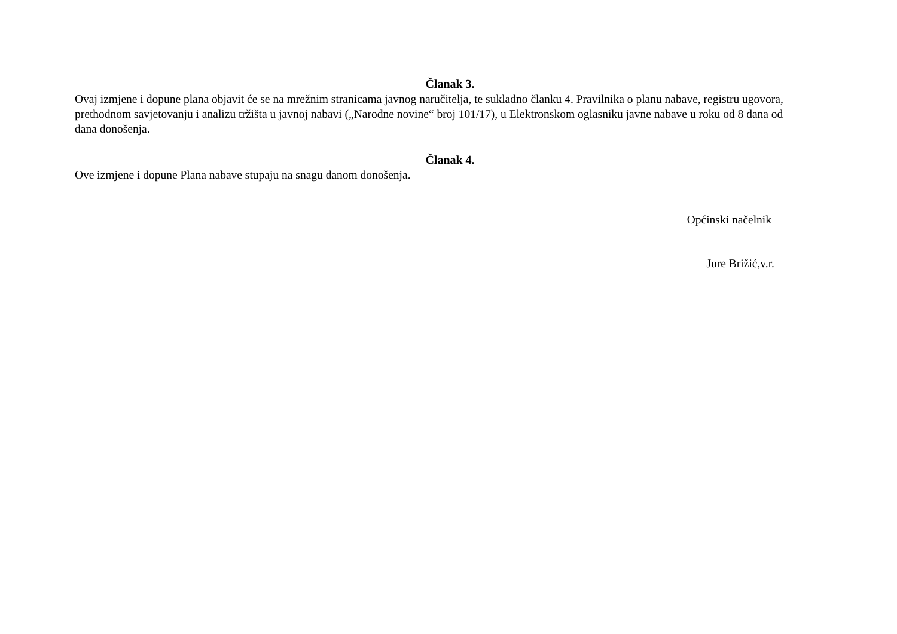Članak 3.
Ovaj izmjene i dopune plana objavit će se na mrežnim stranicama javnog naručitelja, te sukladno članku 4. Pravilnika o planu nabave, registru ugovora, prethodnom savjetovanju i analizu tržišta u javnoj nabavi („Narodne novine“ broj 101/17), u Elektronskom oglasniku javne nabave u roku od 8 dana od dana donošenja.
Članak 4.
Ove izmjene i dopune Plana nabave stupaju na snagu danom donošenja.
Općinski načelnik
Jure Brižić,v.r.